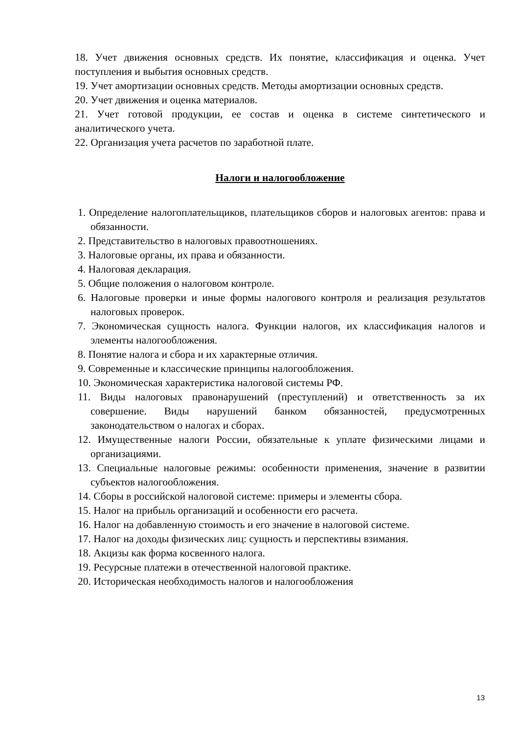18. Учет движения основных средств. Их понятие, классификация и оценка. Учет поступления и выбытия основных средств.
19. Учет амортизации основных средств. Методы амортизации основных средств.
20. Учет движения и оценка материалов.
21. Учет готовой продукции, ее состав и оценка в системе синтетического и аналитического учета.
22. Организация учета расчетов по заработной плате.
Налоги и налогообложение
1. Определение налогоплательщиков, плательщиков сборов и налоговых агентов: права и обязанности.
2. Представительство в налоговых правоотношениях.
3. Налоговые органы, их права и обязанности.
4. Налоговая декларация.
5. Общие положения о налоговом контроле.
6. Налоговые проверки и иные формы налогового контроля и реализация результатов налоговых проверок.
7. Экономическая сущность налога. Функции налогов, их классификация налогов и элементы налогообложения.
8. Понятие налога и сбора и их характерные отличия.
9. Современные и классические принципы налогообложения.
10. Экономическая характеристика налоговой системы РФ.
11. Виды налоговых правонарушений (преступлений) и ответственность за их совершение. Виды нарушений банком обязанностей, предусмотренных законодательством о налогах и сборах.
12. Имущественные налоги России, обязательные к уплате физическими лицами и организациями.
13. Специальные налоговые режимы: особенности применения, значение в развитии субъектов налогообложения.
14. Сборы в российской налоговой системе: примеры и элементы сбора.
15. Налог на прибыль организаций и особенности его расчета.
16. Налог на добавленную стоимость и его значение в налоговой системе.
17. Налог на доходы физических лиц: сущность и перспективы взимания.
18. Акцизы как форма косвенного налога.
19. Ресурсные платежи в отечественной налоговой практике.
20. Историческая необходимость налогов и налогообложения
13